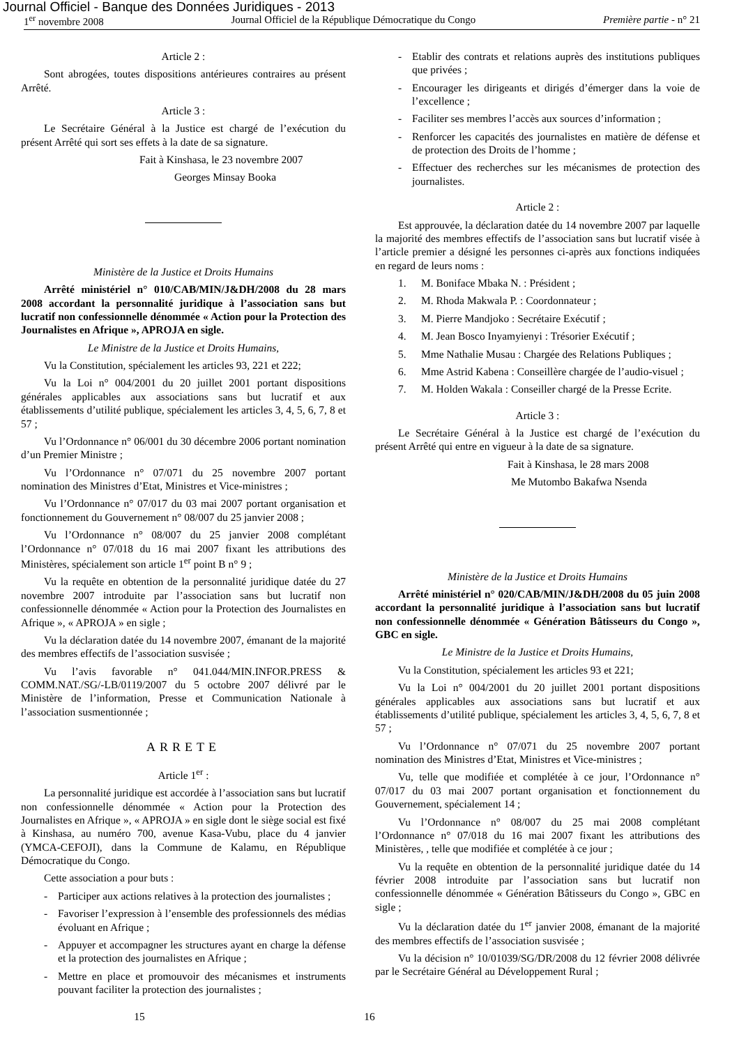Journal Officiel - Banque des Données Juridiques - 2013
1<sup>er</sup> novembre 2008 Journal Officiel de la République Démocratique du Congo Première partie - n° 21
Article 2 :
Sont abrogées, toutes dispositions antérieures contraires au présent Arrêté.
Article 3 :
Le Secrétaire Général à la Justice est chargé de l’exécution du présent Arrêté qui sort ses effets à la date de sa signature.
Fait à Kinshasa, le 23 novembre 2007
Georges Minsay Booka
Ministère de la Justice et Droits Humains
Arrêté ministériel n° 010/CAB/MIN/J&DH/2008 du 28 mars 2008 accordant la personnalité juridique à l’association sans but lucratif non confessionnelle dénommée « Action pour la Protection des Journalistes en Afrique », APROJA en sigle.
Le Ministre de la Justice et Droits Humains,
Vu la Constitution, spécialement les articles 93, 221 et 222;
Vu la Loi n° 004/2001 du 20 juillet 2001 portant dispositions générales applicables aux associations sans but lucratif et aux établissements d’utilité publique, spécialement les articles 3, 4, 5, 6, 7, 8 et 57 ;
Vu l’Ordonnance n° 06/001 du 30 décembre 2006 portant nomination d’un Premier Ministre ;
Vu l’Ordonnance n° 07/071 du 25 novembre 2007 portant nomination des Ministres d’Etat, Ministres et Vice-ministres ;
Vu l’Ordonnance n° 07/017 du 03 mai 2007 portant organisation et fonctionnement du Gouvernement n° 08/007 du 25 janvier 2008 ;
Vu l’Ordonnance n° 08/007 du 25 janvier 2008 complétant l’Ordonnance n° 07/018 du 16 mai 2007 fixant les attributions des Ministères, spécialement son article 1<sup>er</sup> point B n° 9 ;
Vu la requête en obtention de la personnalité juridique datée du 27 novembre 2007 introduite par l’association sans but lucratif non confessionnelle dénommée « Action pour la Protection des Journalistes en Afrique », « APROJA » en sigle ;
Vu la déclaration datée du 14 novembre 2007, émanant de la majorité des membres effectifs de l’association susvisée ;
Vu l’avis favorable n° 041.044/MIN.INFOR.PRESS & COMM.NAT./SG/-LB/0119/2007 du 5 octobre 2007 délivré par le Ministère de l’information, Presse et Communication Nationale à l’association susmentionnée ;
ARRETE
Article 1<sup>er</sup> :
La personnalité juridique est accordée à l’association sans but lucratif non confessionnelle dénommée « Action pour la Protection des Journalistes en Afrique », « APROJA » en sigle dont le siège social est fixé à Kinshasa, au numéro 700, avenue Kasa-Vubu, place du 4 janvier (YMCA-CEFOJI), dans la Commune de Kalamu, en République Démocratique du Congo.
Cette association a pour buts :
- Participer aux actions relatives à la protection des journalistes ;
- Favoriser l’expression à l’ensemble des professionnels des médias évoluant en Afrique ;
- Appuyer et accompagner les structures ayant en charge la défense et la protection des journalistes en Afrique ;
- Mettre en place et promouvoir des mécanismes et instruments pouvant faciliter la protection des journalistes ;
- Etablir des contrats et relations auprès des institutions publiques que privées ;
- Encourager les dirigeants et dirigés d’émerger dans la voie de l’excellence ;
- Faciliter ses membres l’accès aux sources d’information ;
- Renforcer les capacités des journalistes en matière de défense et de protection des Droits de l’homme ;
- Effectuer des recherches sur les mécanismes de protection des journalistes.
Article 2 :
Est approuvée, la déclaration datée du 14 novembre 2007 par laquelle la majorité des membres effectifs de l’association sans but lucratif visée à l’article premier a désigné les personnes ci-après aux fonctions indiquées en regard de leurs noms :
1. M. Boniface Mbaka N. : Président ;
2. M. Rhoda Makwala P. : Coordonnateur ;
3. M. Pierre Mandjoko : Secrétaire Exécutif ;
4. M. Jean Bosco Inyamyienyi : Trésorier Exécutif ;
5. Mme Nathalie Musau : Chargée des Relations Publiques ;
6. Mme Astrid Kabena : Conseillère chargée de l’audio-visuel ;
7. M. Holden Wakala : Conseiller chargé de la Presse Ecrite.
Article 3 :
Le Secrétaire Général à la Justice est chargé de l’exécution du présent Arrêté qui entre en vigueur à la date de sa signature.
Fait à Kinshasa, le 28 mars 2008
Me Mutombo Bakafwa Nsenda
Ministère de la Justice et Droits Humains
Arrêté ministériel n° 020/CAB/MIN/J&DH/2008 du 05 juin 2008 accordant la personnalité juridique à l’association sans but lucratif non confessionnelle dénommée « Génération Bâtisseurs du Congo », GBC en sigle.
Le Ministre de la Justice et Droits Humains,
Vu la Constitution, spécialement les articles 93 et 221;
Vu la Loi n° 004/2001 du 20 juillet 2001 portant dispositions générales applicables aux associations sans but lucratif et aux établissements d’utilité publique, spécialement les articles 3, 4, 5, 6, 7, 8 et 57 ;
Vu l’Ordonnance n° 07/071 du 25 novembre 2007 portant nomination des Ministres d’Etat, Ministres et Vice-ministres ;
Vu, telle que modifiée et complétée à ce jour, l’Ordonnance n° 07/017 du 03 mai 2007 portant organisation et fonctionnement du Gouvernement, spécialement 14 ;
Vu l’Ordonnance n° 08/007 du 25 mai 2008 complétant l’Ordonnance n° 07/018 du 16 mai 2007 fixant les attributions des Ministères, , telle que modifiée et complétée à ce jour ;
Vu la requête en obtention de la personnalité juridique datée du 14 février 2008 introduite par l’association sans but lucratif non confessionnelle dénommée « Génération Bâtisseurs du Congo », GBC en sigle ;
Vu la déclaration datée du 1<sup>er</sup> janvier 2008, émanant de la majorité des membres effectifs de l’association susvisée ;
Vu la décision n° 10/01039/SG/DR/2008 du 12 février 2008 délivrée par le Secrétaire Général au Développement Rural ;
15 16